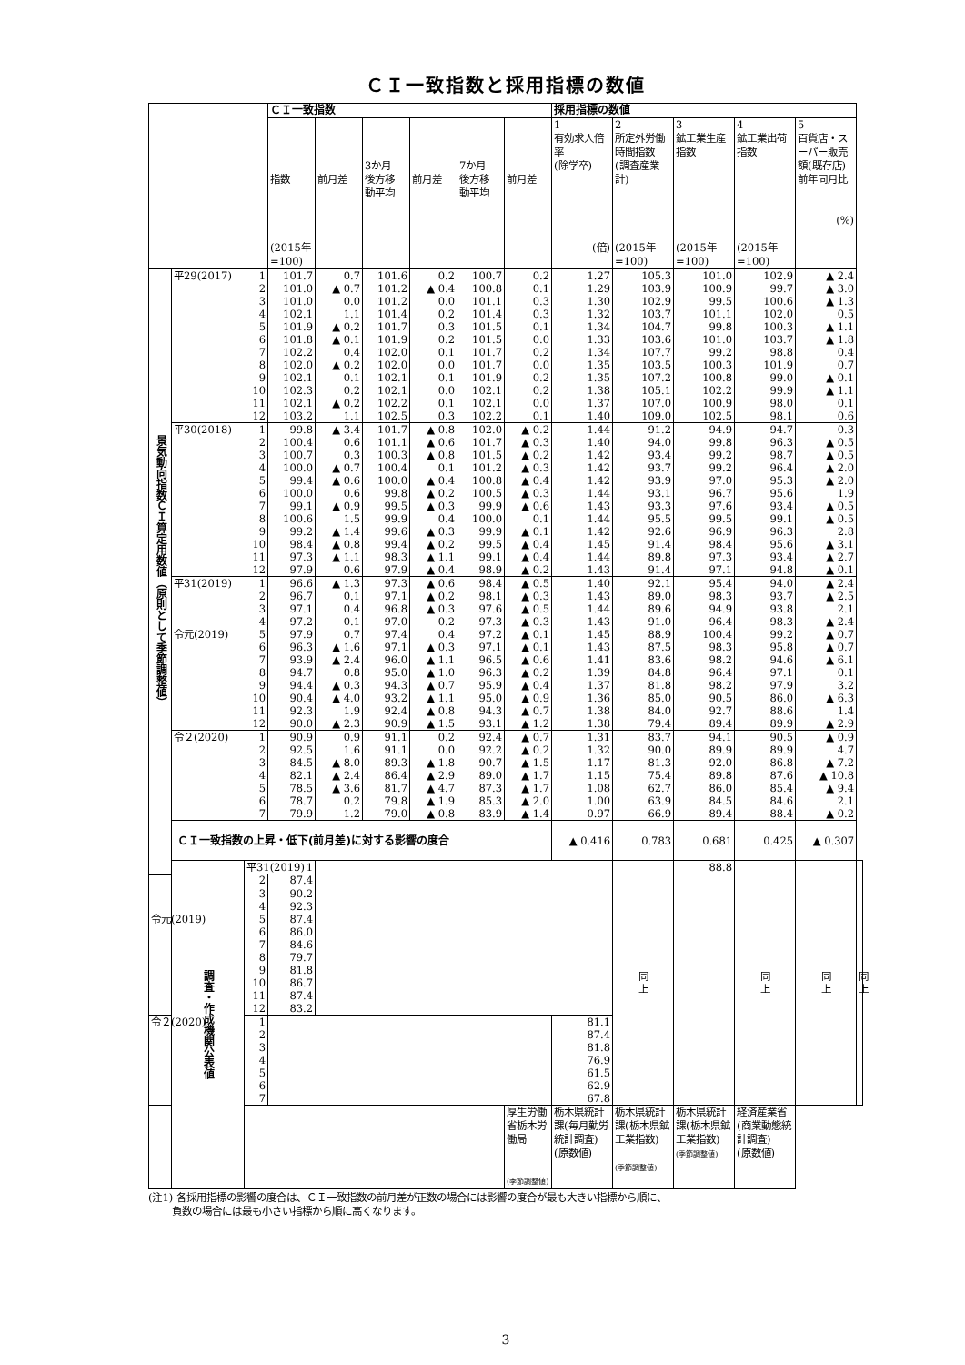ＣＩ一致指数と採用指標の数値
| | | | ＣＩ一致指数 | | | | | | 採用指標の数値 | | | | | |
| --- | --- | --- | --- | --- | --- | --- | --- | --- | --- | --- | --- | --- | --- | --- |
| | | | 指数 (2015年 =100) | 前月差 | 3か月 後方移 動平均 | 前月差 | 7か月 後方移 動平均 | 前月差 | 1 有効求人倍率 (除学卒) (倍) | 2 所定外労働時間指数 (調査産業計) (2015年 =100) | 3 鉱工業生産指数 (2015年 =100) | 4 鉱工業出荷指数 (2015年 =100) | 5 百貨店・スーパー販売額(既存店)前年同月比 (%) | |
| 景気動向指数ＣＩ算定用数値（原則として季節調整値） | 平29(2017) | 1 | 101.7 | 0.7 | 101.6 | 0.2 | 100.7 | 0.2 | 1.27 | 105.3 | 101.0 | 102.9 | ▲ 2.4 | |
| | | 2 | 101.0 | ▲ 0.7 | 101.2 | ▲ 0.4 | 100.8 | 0.1 | 1.29 | 103.9 | 100.9 | 99.7 | ▲ 3.0 | |
| | | 3 | 101.0 | 0.0 | 101.2 | 0.0 | 101.1 | 0.3 | 1.30 | 102.9 | 99.5 | 100.6 | ▲ 1.3 | |
| | | 4 | 102.1 | 1.1 | 101.4 | 0.2 | 101.4 | 0.3 | 1.32 | 103.7 | 101.1 | 102.0 | 0.5 | |
| | | 5 | 101.9 | ▲ 0.2 | 101.7 | 0.3 | 101.5 | 0.1 | 1.34 | 104.7 | 99.8 | 100.3 | ▲ 1.1 | |
| | | 6 | 101.8 | ▲ 0.1 | 101.9 | 0.2 | 101.5 | 0.0 | 1.33 | 103.6 | 101.0 | 103.7 | ▲ 1.8 | |
| | | 7 | 102.2 | 0.4 | 102.0 | 0.1 | 101.7 | 0.2 | 1.34 | 107.7 | 99.2 | 98.8 | 0.4 | |
| | | 8 | 102.0 | ▲ 0.2 | 102.0 | 0.0 | 101.7 | 0.0 | 1.35 | 103.5 | 100.3 | 101.9 | 0.7 | |
| | | 9 | 102.1 | 0.1 | 102.1 | 0.1 | 101.9 | 0.2 | 1.35 | 107.2 | 100.8 | 99.0 | ▲ 0.1 | |
| | | 10 | 102.3 | 0.2 | 102.1 | 0.0 | 102.1 | 0.2 | 1.38 | 105.1 | 102.2 | 99.9 | ▲ 1.1 | |
| | | 11 | 102.1 | ▲ 0.2 | 102.2 | 0.1 | 102.1 | 0.0 | 1.37 | 107.0 | 100.9 | 98.0 | 0.1 | |
| | | 12 | 103.2 | 1.1 | 102.5 | 0.3 | 102.2 | 0.1 | 1.40 | 109.0 | 102.5 | 98.1 | 0.6 | |
| | 平30(2018) | 1 | 99.8 | ▲ 3.4 | 101.7 | ▲ 0.8 | 102.0 | ▲ 0.2 | 1.44 | 91.2 | 94.9 | 94.7 | 0.3 | |
| | | 2 | 100.4 | 0.6 | 101.1 | ▲ 0.6 | 101.7 | ▲ 0.3 | 1.40 | 94.0 | 99.8 | 96.3 | ▲ 0.5 | |
| | | 3 | 100.7 | 0.3 | 100.3 | ▲ 0.8 | 101.5 | ▲ 0.2 | 1.42 | 93.4 | 99.2 | 98.7 | ▲ 0.5 | |
| | | 4 | 100.0 | ▲ 0.7 | 100.4 | 0.1 | 101.2 | ▲ 0.3 | 1.42 | 93.7 | 99.2 | 96.4 | ▲ 2.0 | |
| | | 5 | 99.4 | ▲ 0.6 | 100.0 | ▲ 0.4 | 100.8 | ▲ 0.4 | 1.42 | 93.9 | 97.0 | 95.3 | ▲ 2.0 | |
| | | 6 | 100.0 | 0.6 | 99.8 | ▲ 0.2 | 100.5 | ▲ 0.3 | 1.44 | 93.1 | 96.7 | 95.6 | 1.9 | |
| | | 7 | 99.1 | ▲ 0.9 | 99.5 | ▲ 0.3 | 99.9 | ▲ 0.6 | 1.43 | 93.3 | 97.6 | 93.4 | ▲ 0.5 | |
| | | 8 | 100.6 | 1.5 | 99.9 | 0.4 | 100.0 | 0.1 | 1.44 | 95.5 | 99.5 | 99.1 | ▲ 0.5 | |
| | | 9 | 99.2 | ▲ 1.4 | 99.6 | ▲ 0.3 | 99.9 | ▲ 0.1 | 1.42 | 92.6 | 96.9 | 96.3 | 2.8 | |
| | | 10 | 98.4 | ▲ 0.8 | 99.4 | ▲ 0.2 | 99.5 | ▲ 0.4 | 1.45 | 91.4 | 98.4 | 95.6 | ▲ 3.1 | |
| | | 11 | 97.3 | ▲ 1.1 | 98.3 | ▲ 1.1 | 99.1 | ▲ 0.4 | 1.44 | 89.8 | 97.3 | 93.4 | ▲ 2.7 | |
| | | 12 | 97.9 | 0.6 | 97.9 | ▲ 0.4 | 98.9 | ▲ 0.2 | 1.43 | 91.4 | 97.1 | 94.8 | ▲ 0.1 | |
| | 平31(2019) | 1 | 96.6 | ▲ 1.3 | 97.3 | ▲ 0.6 | 98.4 | ▲ 0.5 | 1.40 | 92.1 | 95.4 | 94.0 | ▲ 2.4 | |
| | | 2 | 96.7 | 0.1 | 97.1 | ▲ 0.2 | 98.1 | ▲ 0.3 | 1.43 | 89.0 | 98.3 | 93.7 | ▲ 2.5 | |
| | | 3 | 97.1 | 0.4 | 96.8 | ▲ 0.3 | 97.6 | ▲ 0.5 | 1.44 | 89.6 | 94.9 | 93.8 | 2.1 | |
| | | 4 | 97.2 | 0.1 | 97.0 | 0.2 | 97.3 | ▲ 0.3 | 1.43 | 91.0 | 96.4 | 98.3 | ▲ 2.4 | |
| | 令元(2019) | 5 | 97.9 | 0.7 | 97.4 | 0.4 | 97.2 | ▲ 0.1 | 1.45 | 88.9 | 100.4 | 99.2 | ▲ 0.7 | |
| | | 6 | 96.3 | ▲ 1.6 | 97.1 | ▲ 0.3 | 97.1 | ▲ 0.1 | 1.43 | 87.5 | 98.3 | 95.8 | ▲ 0.7 | |
| | | 7 | 93.9 | ▲ 2.4 | 96.0 | ▲ 1.1 | 96.5 | ▲ 0.6 | 1.41 | 83.6 | 98.2 | 94.6 | ▲ 6.1 | |
| | | 8 | 94.7 | 0.8 | 95.0 | ▲ 1.0 | 96.3 | ▲ 0.2 | 1.39 | 84.8 | 96.4 | 97.1 | 0.1 | |
| | | 9 | 94.4 | ▲ 0.3 | 94.3 | ▲ 0.7 | 95.9 | ▲ 0.4 | 1.37 | 81.8 | 98.2 | 97.9 | 3.2 | |
| | | 10 | 90.4 | ▲ 4.0 | 93.2 | ▲ 1.1 | 95.0 | ▲ 0.9 | 1.36 | 85.0 | 90.5 | 86.0 | ▲ 6.3 | |
| | | 11 | 92.3 | 1.9 | 92.4 | ▲ 0.8 | 94.3 | ▲ 0.7 | 1.38 | 84.0 | 92.7 | 88.6 | 1.4 | |
| | | 12 | 90.0 | ▲ 2.3 | 90.9 | ▲ 1.5 | 93.1 | ▲ 1.2 | 1.38 | 79.4 | 89.4 | 89.9 | ▲ 2.9 | |
| | 令２(2020) | 1 | 90.9 | 0.9 | 91.1 | 0.2 | 92.4 | ▲ 0.7 | 1.31 | 83.7 | 94.1 | 90.5 | ▲ 0.9 | |
| | | 2 | 92.5 | 1.6 | 91.1 | 0.0 | 92.2 | ▲ 0.2 | 1.32 | 90.0 | 89.9 | 89.9 | 4.7 | |
| | | 3 | 84.5 | ▲ 8.0 | 89.3 | ▲ 1.8 | 90.7 | ▲ 1.5 | 1.17 | 81.3 | 92.0 | 86.8 | ▲ 7.2 | |
| | | 4 | 82.1 | ▲ 2.4 | 86.4 | ▲ 2.9 | 89.0 | ▲ 1.7 | 1.15 | 75.4 | 89.8 | 87.6 | ▲ 10.8 | |
| | | 5 | 78.5 | ▲ 3.6 | 81.7 | ▲ 4.7 | 87.3 | ▲ 1.7 | 1.08 | 62.7 | 86.0 | 85.4 | ▲ 9.4 | |
| | | 6 | 78.7 | 0.2 | 79.8 | ▲ 1.9 | 85.3 | ▲ 2.0 | 1.00 | 63.9 | 84.5 | 84.6 | 2.1 | |
| | | 7 | 79.9 | 1.2 | 79.0 | ▲ 0.8 | 83.9 | ▲ 1.4 | 0.97 | 66.9 | 89.4 | 88.4 | ▲ 0.2 | |
| | ＣＩ一致指数の上昇・低下(前月差)に対する影響の度合 | | | | | | | | ▲ 0.416 | 0.783 | 0.681 | 0.425 | ▲ 0.307 | |
| | 調査・作成機関公表値 | 平31(2019) | 1 | | | | | | | 同 上 | 88.8 | 同 上 | 同 上 | 同 上 |
| | | 2 | 87.4 | | | | | | | | | | | |
| | | 3 | 90.2 | | | | | | | | | | | |
| | | 4 | 92.3 | | | | | | | | | | | |
| 令元(2019) | | 5 | 87.4 | | | | | | | | | | | |
| | | 6 | 86.0 | | | | | | | | | | | |
| | | 7 | 84.6 | | | | | | | | | | | |
| | | 8 | 79.7 | | | | | | | | | | | |
| | | 9 | 81.8 | | | | | | | | | | | |
| | | 10 | 86.7 | | | | | | | | | | | |
| | | 11 | 87.4 | | | | | | | | | | | |
| | | 12 | 83.2 | | | | | | | | | | | |
| 令２(2020) | | 1 | | | | | | | 81.1 | | | | | |
| | | 2 | | | | | | | 87.4 | | | | | |
| | | 3 | | | | | | | 81.8 | | | | | |
| | | 4 | | | | | | | 76.9 | | | | | |
| | | 5 | | | | | | | 61.5 | | | | | |
| | | 6 | | | | | | | 62.9 | | | | | |
| | | 7 | | | | | | | 67.8 | | | | | |
| | | | | | | | | 厚生労働省栃木労働局 (季節調整値) | 栃木県統計課(毎月勤労統計調査) (原数値) | 栃木県統計課(栃木県鉱工業指数) (季節調整値) | 栃木県統計課(栃木県鉱工業指数) (季節調整値) | 経済産業省(商業動態統計調査) (原数値) | | |
(注1) 各採用指標の影響の度合は、ＣＩ一致指数の前月差が正数の場合には影響の度合が最も大きい指標から順に、
負数の場合には最も小さい指標から順に高くなります。
3